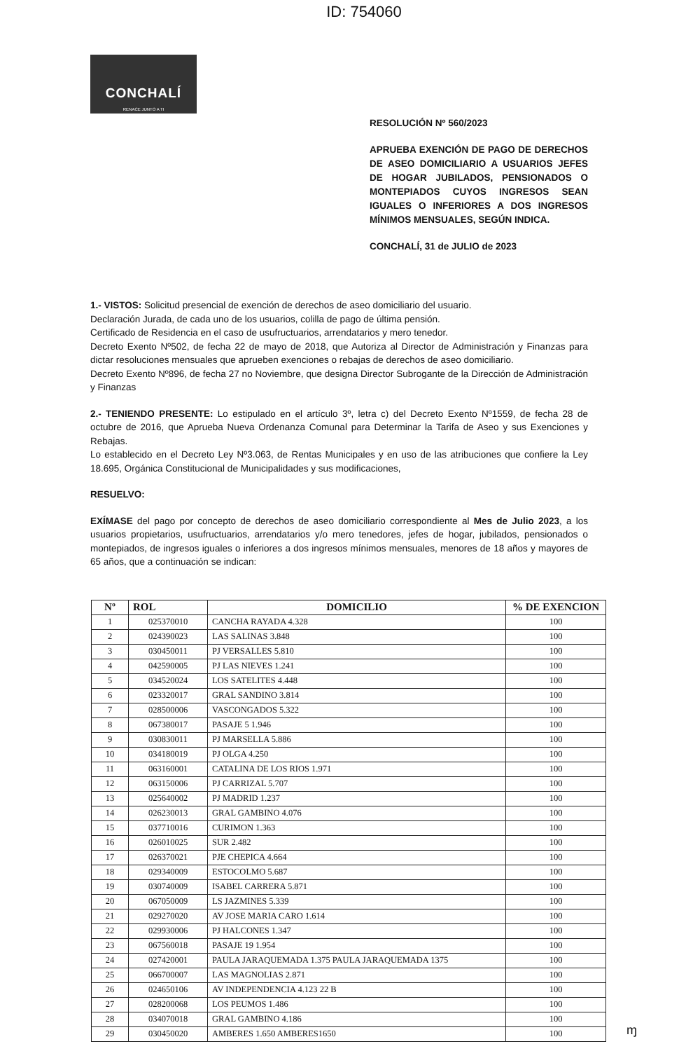ID: 754060
CONCHALÍ
RENACE JUNTO A TI
RESOLUCIÓN Nº 560/2023
APRUEBA EXENCIÓN DE PAGO DE DERECHOS DE ASEO DOMICILIARIO A USUARIOS JEFES DE HOGAR JUBILADOS, PENSIONADOS O MONTEPIADOS CUYOS INGRESOS SEAN IGUALES O INFERIORES A DOS INGRESOS MÍNIMOS MENSUALES, SEGÚN INDICA.
CONCHALÍ, 31 de JULIO de 2023
1.- VISTOS: Solicitud presencial de exención de derechos de aseo domiciliario del usuario.
Declaración Jurada, de cada uno de los usuarios, colilla de pago de última pensión.
Certificado de Residencia en el caso de usufructuarios, arrendatarios y mero tenedor.
Decreto Exento Nº502, de fecha 22 de mayo de 2018, que Autoriza al Director de Administración y Finanzas para dictar resoluciones mensuales que aprueben exenciones o rebajas de derechos de aseo domiciliario.
Decreto Exento Nº896, de fecha 27 no Noviembre, que designa Director Subrogante de la Dirección de Administración y Finanzas
2.- TENIENDO PRESENTE: Lo estipulado en el artículo 3º, letra c) del Decreto Exento Nº1559, de fecha 28 de octubre de 2016, que Aprueba Nueva Ordenanza Comunal para Determinar la Tarifa de Aseo y sus Exenciones y Rebajas.
Lo establecido en el Decreto Ley Nº3.063, de Rentas Municipales y en uso de las atribuciones que confiere la Ley 18.695, Orgánica Constitucional de Municipalidades y sus modificaciones,
RESUELVO:
EXÍMASE del pago por concepto de derechos de aseo domiciliario correspondiente al Mes de Julio 2023, a los usuarios propietarios, usufructuarios, arrendatarios y/o mero tenedores, jefes de hogar, jubilados, pensionados o montepiados, de ingresos iguales o inferiores a dos ingresos mínimos mensuales, menores de 18 años y mayores de 65 años, que a continuación se indican:
| Nº | ROL | DOMICILIO | % DE EXENCION |
| --- | --- | --- | --- |
| 1 | 025370010 | CANCHA RAYADA 4.328 | 100 |
| 2 | 024390023 | LAS SALINAS 3.848 | 100 |
| 3 | 030450011 | PJ VERSALLES 5.810 | 100 |
| 4 | 042590005 | PJ LAS NIEVES 1.241 | 100 |
| 5 | 034520024 | LOS SATELITES 4.448 | 100 |
| 6 | 023320017 | GRAL SANDINO 3.814 | 100 |
| 7 | 028500006 | VASCONGADOS 5.322 | 100 |
| 8 | 067380017 | PASAJE 5 1.946 | 100 |
| 9 | 030830011 | PJ MARSELLA 5.886 | 100 |
| 10 | 034180019 | PJ OLGA 4.250 | 100 |
| 11 | 063160001 | CATALINA DE LOS RIOS 1.971 | 100 |
| 12 | 063150006 | PJ CARRIZAL 5.707 | 100 |
| 13 | 025640002 | PJ MADRID 1.237 | 100 |
| 14 | 026230013 | GRAL GAMBINO 4.076 | 100 |
| 15 | 037710016 | CURIMON 1.363 | 100 |
| 16 | 026010025 | SUR 2.482 | 100 |
| 17 | 026370021 | PJE CHEPICA 4.664 | 100 |
| 18 | 029340009 | ESTOCOLMO 5.687 | 100 |
| 19 | 030740009 | ISABEL CARRERA 5.871 | 100 |
| 20 | 067050009 | LS JAZMINES 5.339 | 100 |
| 21 | 029270020 | AV JOSE MARIA CARO 1.614 | 100 |
| 22 | 029930006 | PJ HALCONES 1.347 | 100 |
| 23 | 067560018 | PASAJE 19 1.954 | 100 |
| 24 | 027420001 | PAULA JARAQUEMADA 1.375 PAULA JARAQUEMADA 1375 | 100 |
| 25 | 066700007 | LAS MAGNOLIAS 2.871 | 100 |
| 26 | 024650106 | AV INDEPENDENCIA 4.123 22 B | 100 |
| 27 | 028200068 | LOS PEUMOS 1.486 | 100 |
| 28 | 034070018 | GRAL GAMBINO 4.186 | 100 |
| 29 | 030450020 | AMBERES 1.650 AMBERES1650 | 100 |
ɱ